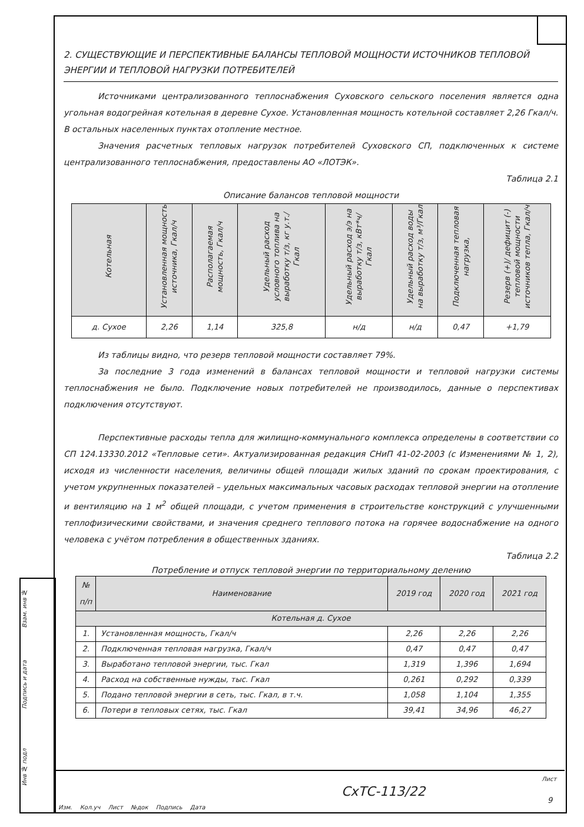2. СУЩЕСТВУЮЩИЕ И ПЕРСПЕКТИВНЫЕ БАЛАНСЫ ТЕПЛОВОЙ МОЩНОСТИ ИСТОЧНИКОВ ТЕПЛОВОЙ ЭНЕРГИИ И ТЕПЛОВОЙ НАГРУЗКИ ПОТРЕБИТЕЛЕЙ
Источниками централизованного теплоснабжения Суховского сельского поселения является одна угольная водогрейная котельная в деревне Сухое. Установленная мощность котельной составляет 2,26 Гкал/ч. В остальных населенных пунктах отопление местное.
Значения расчетных тепловых нагрузок потребителей Суховского СП, подключенных к системе централизованного теплоснабжения, предоставлены АО «ЛОТЭК».
Таблица 2.1
Описание балансов тепловой мощности
| Котельная | Установленная мощность источника, Гкал/ч | Располагаемая мощность, Гкал/ч | Удельный расход условного топлива на выработку т/з, кг у.т./Гкал | Удельный расход э/э на выработку т/з, кВт*ч/Гкал | Удельный расход воды на выработку т/з, м³/Гкал | Подключенная тепловая нагрузка, | Резерв (+)/ дефицит (-) тепловой мощности источников тепла, Гкал/ч |
| --- | --- | --- | --- | --- | --- | --- | --- |
| д. Сухое | 2,26 | 1,14 | 325,8 | н/д | н/д | 0,47 | +1,79 |
Из таблицы видно, что резерв тепловой мощности составляет 79%.
За последние 3 года изменений в балансах тепловой мощности и тепловой нагрузки системы теплоснабжения не было. Подключение новых потребителей не производилось, данные о перспективах подключения отсутствуют.
Перспективные расходы тепла для жилищно-коммунального комплекса определены в соответствии со СП 124.13330.2012 «Тепловые сети». Актуализированная редакция СНиП 41-02-2003 (с Изменениями № 1, 2), исходя из численности населения, величины общей площади жилых зданий по срокам проектирования, с учетом укрупненных показателей – удельных максимальных часовых расходах тепловой энергии на отопление и вентиляцию на 1 м<sup>2</sup> общей площади, с учетом применения в строительстве конструкций с улучшенными теплофизическими свойствами, и значения среднего теплового потока на горячее водоснабжение на одного человека с учётом потребления в общественных зданиях.
Таблица 2.2
Потребление и отпуск тепловой энергии по территориальному делению
| № п/п | Наименование | 2019 год | 2020 год | 2021 год |
| --- | --- | --- | --- | --- |
| Котельная д. Сухое | | | | |
| 1. | Установленная мощность, Гкал/ч | 2,26 | 2,26 | 2,26 |
| 2. | Подключенная тепловая нагрузка, Гкал/ч | 0,47 | 0,47 | 0,47 |
| 3. | Выработано тепловой энергии, тыс. Гкал | 1,319 | 1,396 | 1,694 |
| 4. | Расход на собственные нужды, тыс. Гкал | 0,261 | 0,292 | 0,339 |
| 5. | Подано тепловой энергии в сеть, тыс. Гкал, в т.ч. | 1,058 | 1,104 | 1,355 |
| 6. | Потери в тепловых сетях, тыс. Гкал | 39,41 | 34,96 | 46,27 |
Взам. инв №
Подпись и дата
Инв № подл
Изм. Кол.уч Лист №док Подпись Дата
СхТС-113/22
Лист
9